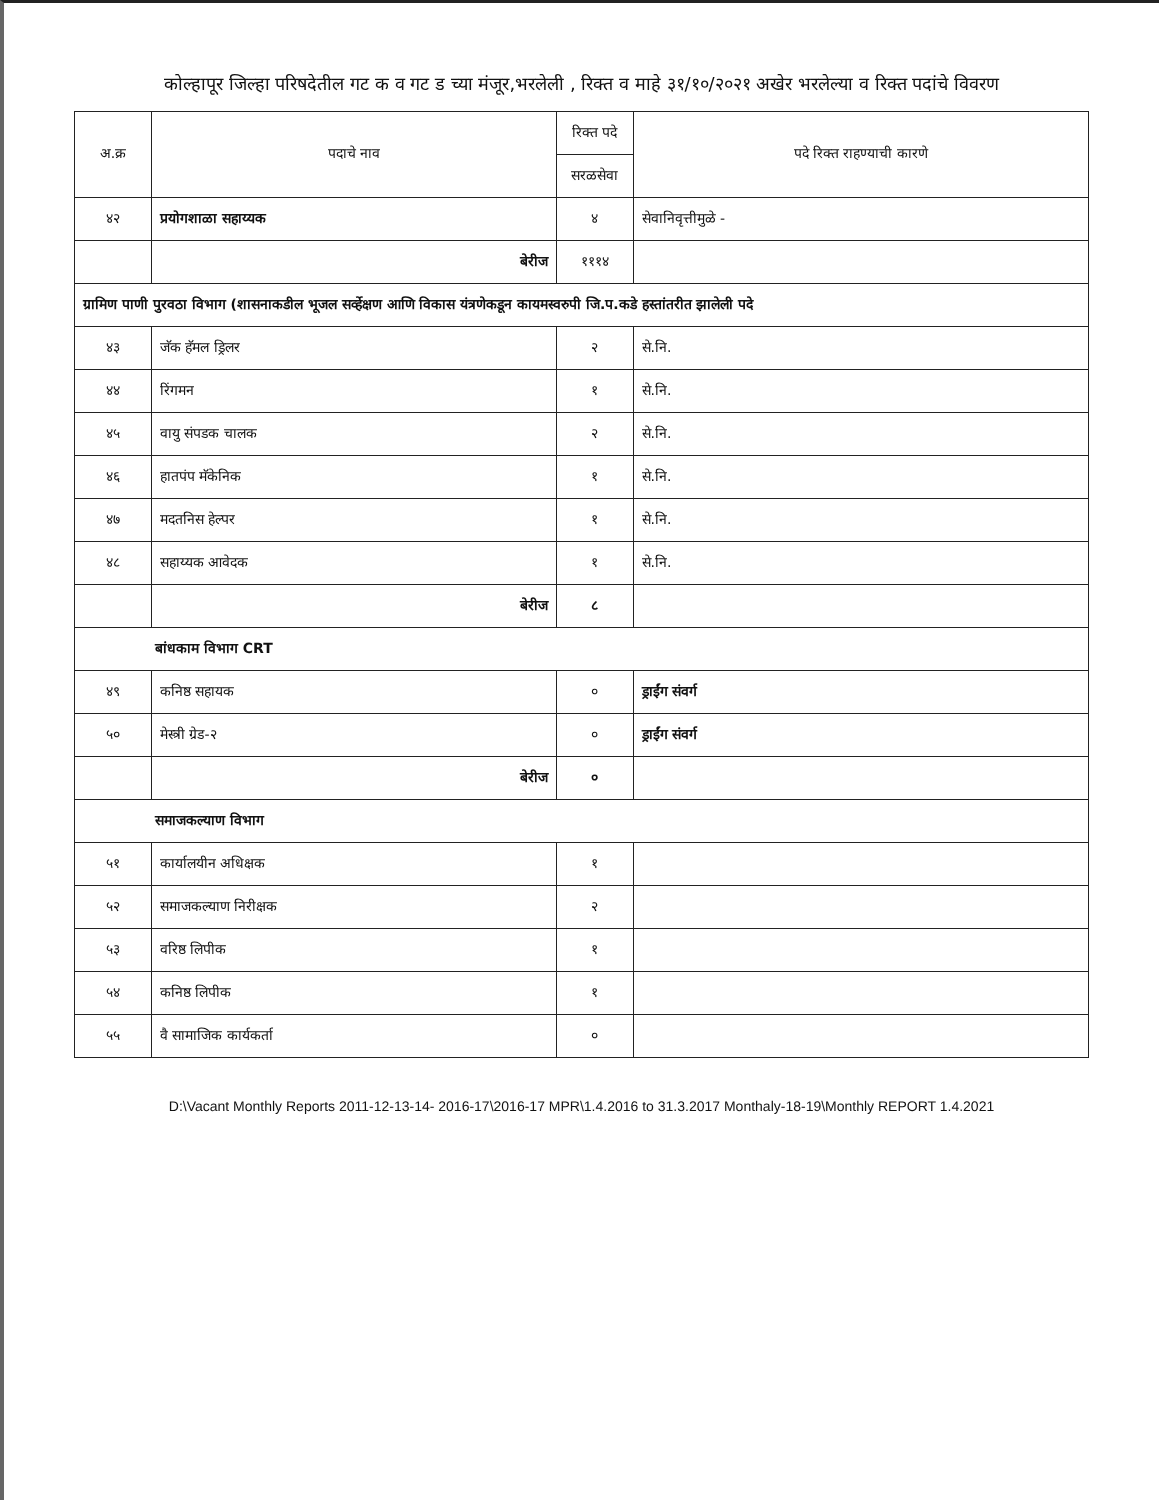कोल्हापूर जिल्हा परिषदेतील गट क व गट ड च्या मंजूर,भरलेली , रिक्त व माहे ३१/१०/२०२१ अखेर भरलेल्या व रिक्त पदांचे विवरण
| अ.क्र | पदाचे नाव | रिक्त पदे | पदे रिक्त राहण्याची कारणे |
| --- | --- | --- | --- |
| | | सरळसेवा | |
| ४२ | प्रयोगशाळा सहाय्यक | ४ | सेवानिवृत्तीमुळे - |
| | बेरीज | १११४ | |
| ग्रामिण पाणी पुरवठा विभाग (शासनाकडील भूजल सर्व्हेक्षण आणि विकास यंत्रणेकडून कायमस्वरुपी जि.प.कडे हस्तांतरीत झालेली पदे | | | |
| ४३ | जॅक हॅमल ड्रिलर | २ | से.नि. |
| ४४ | रिंगमन | १ | से.नि. |
| ४५ | वायु संपडक चालक | २ | से.नि. |
| ४६ | हातपंप मॅकेनिक | १ | से.नि. |
| ४७ | मदतनिस हेल्पर | १ | से.नि. |
| ४८ | सहाय्यक आवेदक | १ | से.नि. |
| | बेरीज | ८ | |
| बांधकाम विभाग CRT | | | |
| ४९ | कनिष्ठ सहायक | ० | ड्राईंग संवर्ग |
| ५० | मेस्त्री ग्रेड-२ | ० | ड्राईंग संवर्ग |
| | बेरीज | ० | |
| समाजकल्याण विभाग | | | |
| ५१ | कार्यालयीन अधिक्षक | १ | |
| ५२ | समाजकल्याण निरीक्षक | २ | |
| ५३ | वरिष्ठ लिपीक | १ | |
| ५४ | कनिष्ठ लिपीक | १ | |
| ५५ | वै सामाजिक कार्यकर्ता | ० | |
D:\Vacant Monthly Reports 2011-12-13-14- 2016-17\2016-17 MPR\1.4.2016 to 31.3.2017 Monthaly-18-19\Monthly REPORT 1.4.2021